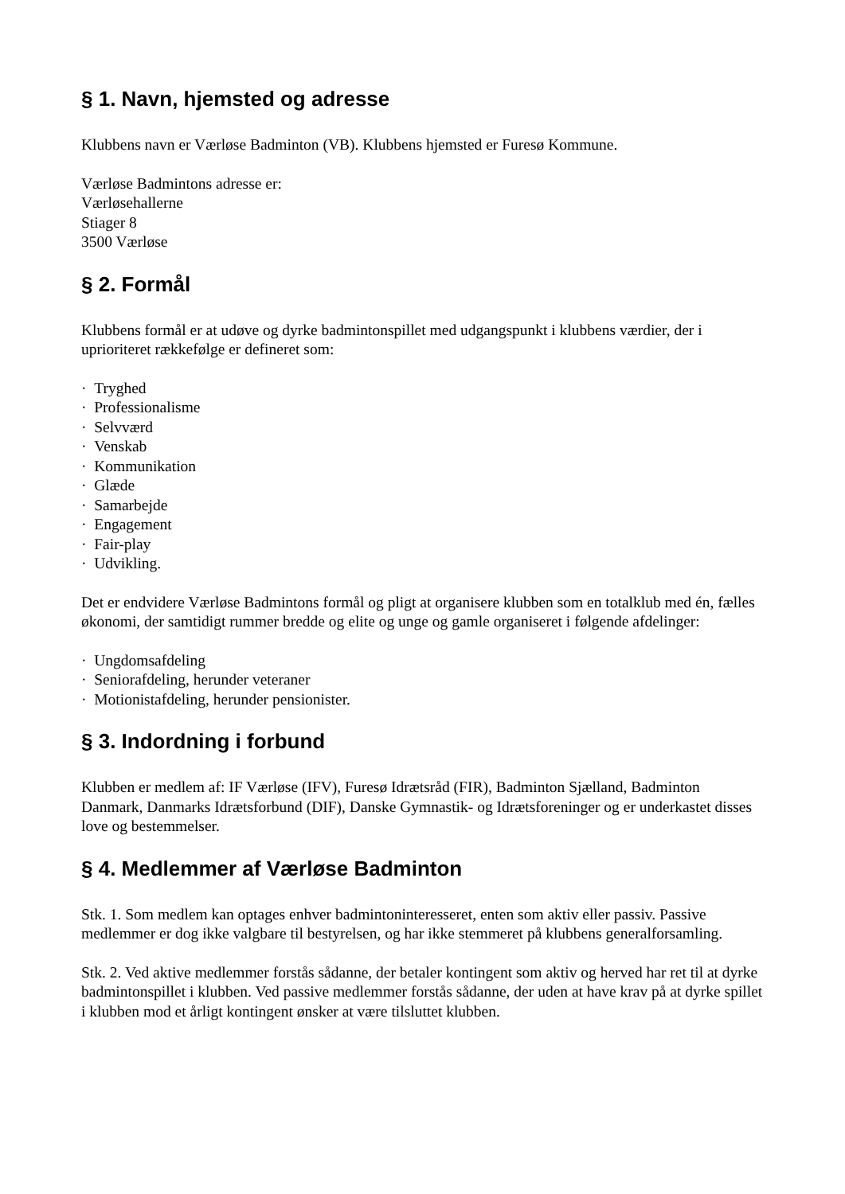§ 1. Navn, hjemsted og adresse
Klubbens navn er Værløse Badminton (VB). Klubbens hjemsted er Furesø Kommune.
Værløse Badmintons adresse er:
Værløsehallerne
Stiager 8
3500 Værløse
§ 2. Formål
Klubbens formål er at udøve og dyrke badmintonspillet med udgangspunkt i klubbens værdier, der i uprioriteret rækkefølge er defineret som:
· Tryghed
· Professionalisme
· Selvværd
· Venskab
· Kommunikation
· Glæde
· Samarbejde
· Engagement
· Fair-play
· Udvikling.
Det er endvidere Værløse Badmintons formål og pligt at organisere klubben som en totalklub med én, fælles økonomi, der samtidigt rummer bredde og elite og unge og gamle organiseret i følgende afdelinger:
· Ungdomsafdeling
· Seniorafdeling, herunder veteraner
· Motionistafdeling, herunder pensionister.
§ 3. Indordning i forbund
Klubben er medlem af: IF Værløse (IFV), Furesø Idrætsråd (FIR), Badminton Sjælland, Badminton Danmark, Danmarks Idrætsforbund (DIF), Danske Gymnastik- og Idrætsforeninger og er underkastet disses love og bestemmelser.
§ 4. Medlemmer af Værløse Badminton
Stk. 1. Som medlem kan optages enhver badmintoninteresseret, enten som aktiv eller passiv. Passive medlemmer er dog ikke valgbare til bestyrelsen, og har ikke stemmeret på klubbens generalforsamling.
Stk. 2. Ved aktive medlemmer forstås sådanne, der betaler kontingent som aktiv og herved har ret til at dyrke badmintonspillet i klubben. Ved passive medlemmer forstås sådanne, der uden at have krav på at dyrke spillet i klubben mod et årligt kontingent ønsker at være tilsluttet klubben.